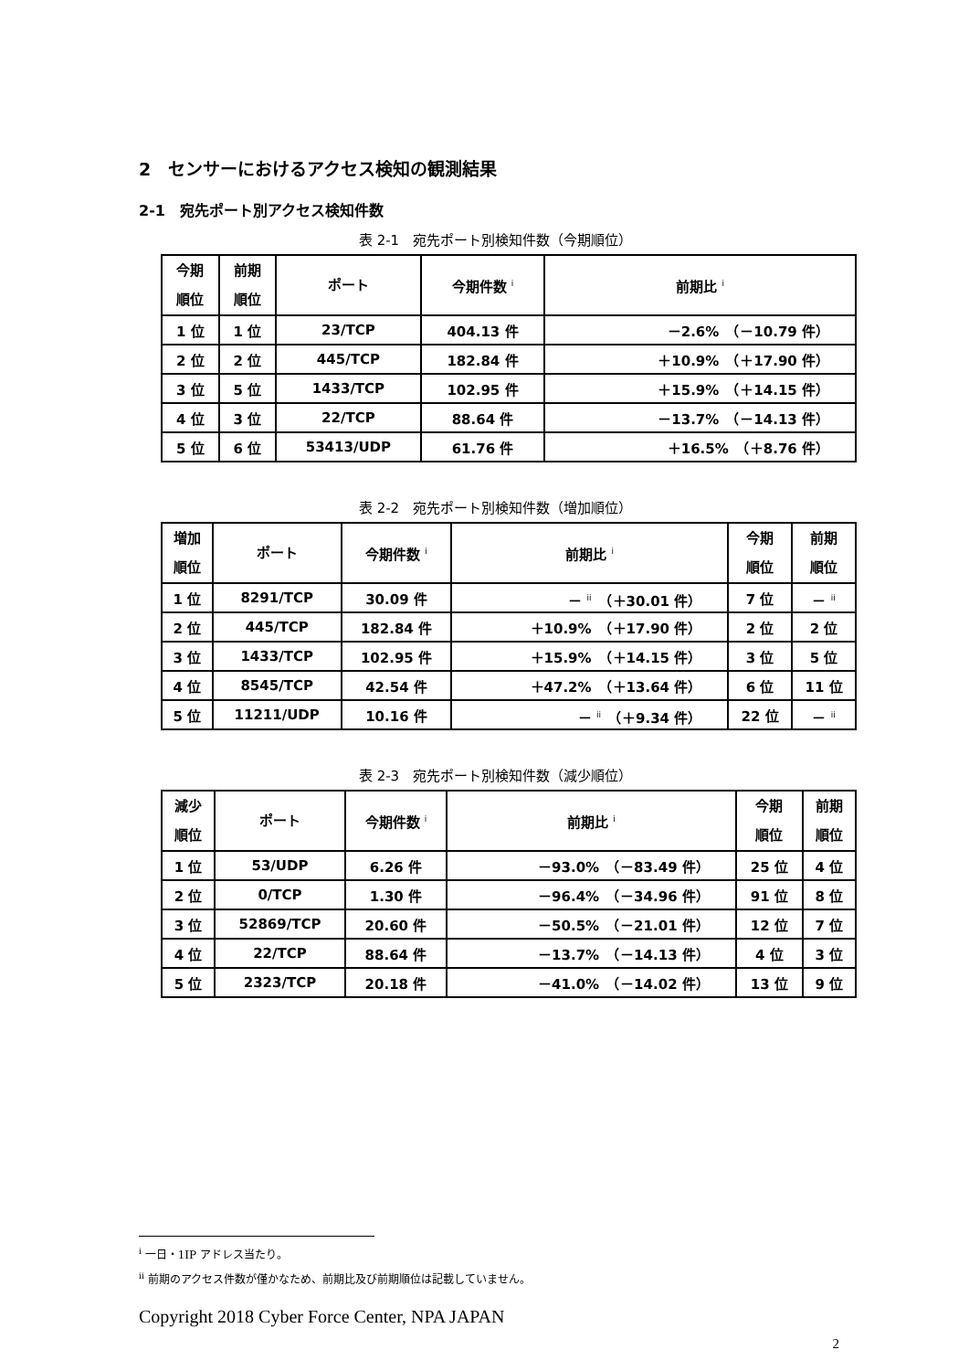2　センサーにおけるアクセス検知の観測結果
2-1　宛先ポート別アクセス検知件数
表 2-1　宛先ポート別検知件数（今期順位）
| 今期 順位 | 前期 順位 | ポート | 今期件数 <sup>i</sup> | 前期比 <sup>i</sup> |
| --- | --- | --- | --- | --- |
| 1 位 | 1 位 | 23/TCP | 404.13 件 | －2.6% （－10.79 件） |
| 2 位 | 2 位 | 445/TCP | 182.84 件 | ＋10.9% （＋17.90 件） |
| 3 位 | 5 位 | 1433/TCP | 102.95 件 | ＋15.9% （＋14.15 件） |
| 4 位 | 3 位 | 22/TCP | 88.64 件 | －13.7% （－14.13 件） |
| 5 位 | 6 位 | 53413/UDP | 61.76 件 | ＋16.5% （＋8.76 件） |
表 2-2　宛先ポート別検知件数（増加順位）
| 増加 順位 | ポート | 今期件数 <sup>i</sup> | 前期比 <sup>i</sup> | 今期 順位 | 前期 順位 |
| --- | --- | --- | --- | --- | --- |
| 1 位 | 8291/TCP | 30.09 件 | － <sup>ii</sup> （＋30.01 件） | 7 位 | － <sup>ii</sup> |
| 2 位 | 445/TCP | 182.84 件 | ＋10.9% （＋17.90 件） | 2 位 | 2 位 |
| 3 位 | 1433/TCP | 102.95 件 | ＋15.9% （＋14.15 件） | 3 位 | 5 位 |
| 4 位 | 8545/TCP | 42.54 件 | ＋47.2% （＋13.64 件） | 6 位 | 11 位 |
| 5 位 | 11211/UDP | 10.16 件 | － <sup>ii</sup> （＋9.34 件） | 22 位 | － <sup>ii</sup> |
表 2-3　宛先ポート別検知件数（減少順位）
| 減少 順位 | ポート | 今期件数 <sup>i</sup> | 前期比 <sup>i</sup> | 今期 順位 | 前期 順位 |
| --- | --- | --- | --- | --- | --- |
| 1 位 | 53/UDP | 6.26 件 | －93.0% （－83.49 件） | 25 位 | 4 位 |
| 2 位 | 0/TCP | 1.30 件 | －96.4% （－34.96 件） | 91 位 | 8 位 |
| 3 位 | 52869/TCP | 20.60 件 | －50.5% （－21.01 件） | 12 位 | 7 位 |
| 4 位 | 22/TCP | 88.64 件 | －13.7% （－14.13 件） | 4 位 | 3 位 |
| 5 位 | 2323/TCP | 20.18 件 | －41.0% （－14.02 件） | 13 位 | 9 位 |
<sup>i</sup> 一日・1IP アドレス当たり。
<sup>ii</sup> 前期のアクセス件数が僅かなため、前期比及び前期順位は記載していません。
Copyright 2018 Cyber Force Center, NPA JAPAN
2